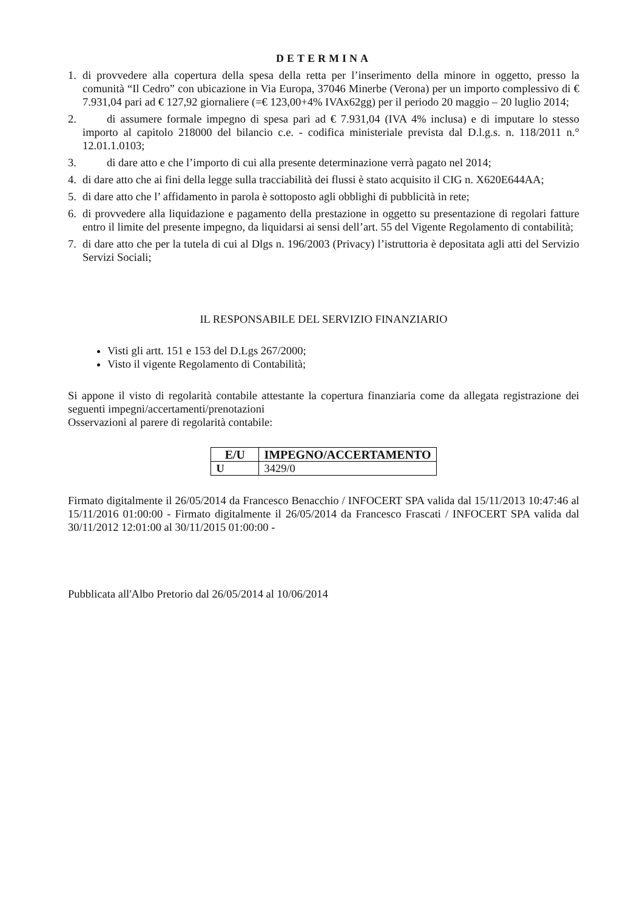DETERMINA
1. di provvedere alla copertura della spesa della retta per l’inserimento della minore in oggetto, presso la comunità “Il Cedro” con ubicazione in Via Europa, 37046 Minerbe (Verona) per un importo complessivo di € 7.931,04 pari ad € 127,92 giornaliere (=€ 123,00+4% IVAx62gg) per il periodo 20 maggio – 20 luglio 2014;
2. di assumere formale impegno di spesa pari ad € 7.931,04 (IVA 4% inclusa) e di imputare lo stesso importo al capitolo 218000 del bilancio c.e. - codifica ministeriale prevista dal D.l.g.s. n. 118/2011 n.° 12.01.1.0103;
3. di dare atto e che l’importo di cui alla presente determinazione verrà pagato nel 2014;
4. di dare atto che ai fini della legge sulla tracciabilità dei flussi è stato acquisito il CIG n. X620E644AA;
5. di dare atto che l’ affidamento in parola è sottoposto agli obblighi di pubblicità in rete;
6. di provvedere alla liquidazione e pagamento della prestazione in oggetto su presentazione di regolari fatture entro il limite del presente impegno, da liquidarsi ai sensi dell’art. 55 del Vigente Regolamento di contabilità;
7. di dare atto che per la tutela di cui al Dlgs n. 196/2003 (Privacy) l’istruttoria è depositata agli atti del Servizio Servizi Sociali;
IL RESPONSABILE DEL SERVIZIO FINANZIARIO
Visti gli artt. 151 e 153 del D.Lgs 267/2000;
Visto il vigente Regolamento di Contabilità;
Si appone il visto di regolarità contabile attestante la copertura finanziaria come da allegata registrazione dei seguenti impegni/accertamenti/prenotazioni
Osservazioni al parere di regolarità contabile:
| E/U | IMPEGNO/ACCERTAMENTO |
| --- | --- |
| U | 3429/0 |
Firmato digitalmente il 26/05/2014 da Francesco Benacchio / INFOCERT SPA valida dal 15/11/2013 10:47:46 al 15/11/2016 01:00:00 - Firmato digitalmente il 26/05/2014 da Francesco Frascati / INFOCERT SPA valida dal 30/11/2012 12:01:00 al 30/11/2015 01:00:00 -
Pubblicata all'Albo Pretorio dal 26/05/2014 al 10/06/2014